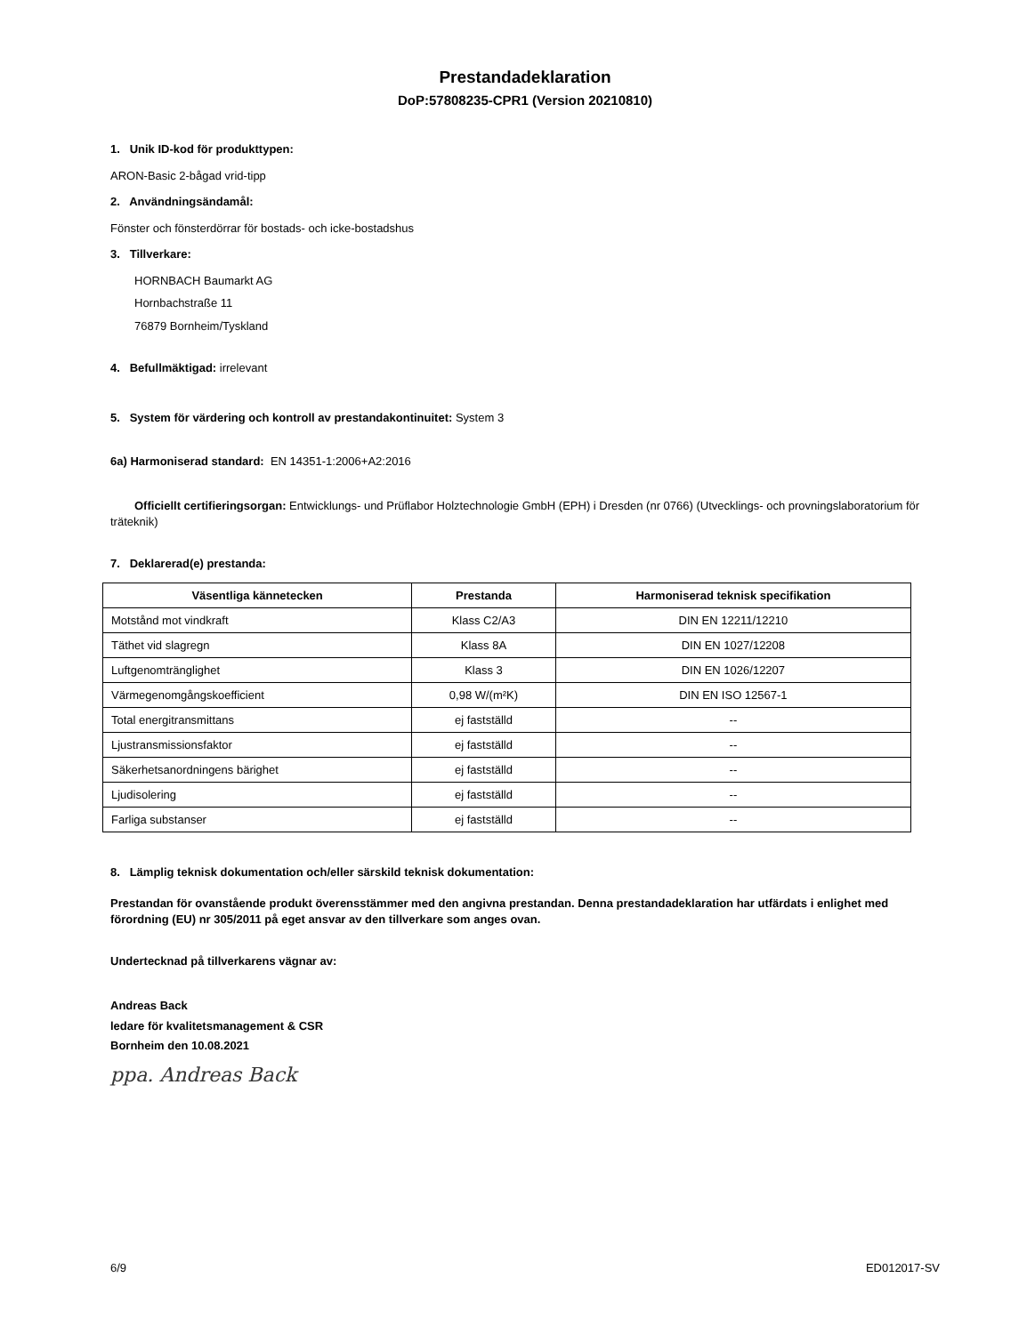Prestandadeklaration
DoP:57808235-CPR1 (Version 20210810)
1. Unik ID-kod för produkttypen:
ARON-Basic 2-bågad vrid-tipp
2. Användningsändamål:
Fönster och fönsterdörrar för bostads- och icke-bostadshus
3. Tillverkare:
HORNBACH Baumarkt AG
Hornbachstraße 11
76879 Bornheim/Tyskland
4. Befullmäktigad: irrelevant
5. System för värdering och kontroll av prestandakontinuitet: System 3
6a) Harmoniserad standard: EN 14351-1:2006+A2:2016
Officiellt certifieringsorgan: Entwicklungs- und Prüflabor Holztechnologie GmbH (EPH) i Dresden (nr 0766) (Utvecklings- och provningslaboratorium för träteknik)
7. Deklarerad(e) prestanda:
| Väsentliga kännetecken | Prestanda | Harmoniserad teknisk specifikation |
| --- | --- | --- |
| Motstånd mot vindkraft | Klass C2/A3 | DIN EN 12211/12210 |
| Täthet vid slagregn | Klass 8A | DIN EN 1027/12208 |
| Luftgenomtränglighet | Klass 3 | DIN EN 1026/12207 |
| Värmegenomgångskoefficient | 0,98 W/(m²K) | DIN EN ISO 12567-1 |
| Total energitransmittans | ej fastställd | -- |
| Ljustransmissionsfaktor | ej fastställd | -- |
| Säkerhetsanordningens bärighet | ej fastställd | -- |
| Ljudisolering | ej fastställd | -- |
| Farliga substanser | ej fastställd | -- |
8. Lämplig teknisk dokumentation och/eller särskild teknisk dokumentation:
Prestandan för ovanstående produkt överensstämmer med den angivna prestandan. Denna prestandadeklaration har utfärdats i enlighet med förordning (EU) nr 305/2011 på eget ansvar av den tillverkare som anges ovan.
Undertecknad på tillverkarens vägnar av:
Andreas Back
ledare för kvalitetsmanagement & CSR
Bornheim den 10.08.2021
ppa. Andreas Back
6/9 ED012017-SV